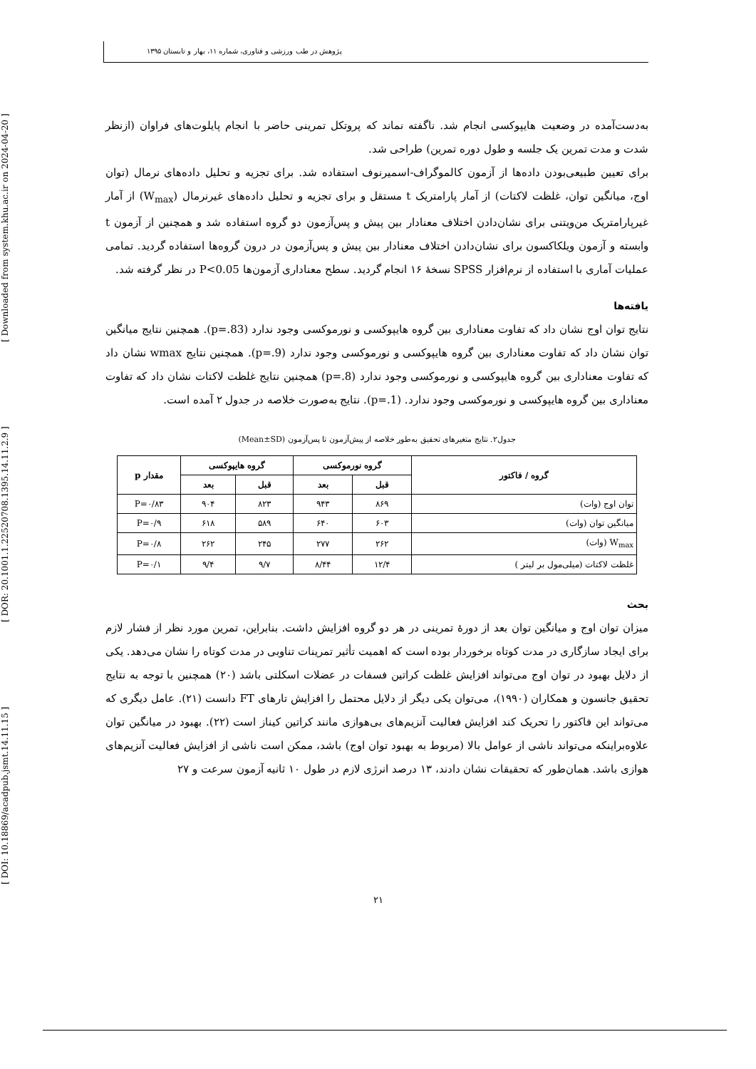پژوهش در طب ورزشی و فناوری، شماره ۱۱، بهار و تابستان ۱۳۹۵
[ DOI: 10.18869/acadpub.jsmt.14.11.15 ] [ DOR: 20.1001.1.22520708.1395.14.11.2.9 ] [ Downloaded from system.khu.ac.ir on 2024-04-20 ]
به‌دست‌آمده در وضعیت هایپوکسی انجام شد. ناگفته نماند که پروتکل تمرینی حاضر با انجام پایلوت‌های فراوان (ازنظر شدت و مدت تمرین یک جلسه و طول دوره تمرین) طراحی شد.
برای تعیین طبیعی‌بودن داده‌ها از آزمون کالموگراف-اسمیرنوف استفاده شد. برای تجزیه و تحلیل داده‌های نرمال (توان اوج، میانگین توان، غلظت لاکتات) از آمار پارامتریک t مستقل و برای تجزیه و تحلیل داده‌های غیرنرمال (W<sub>max</sub>) از آمار غیرپارامتریک من‌ویتنی برای نشان‌دادن اختلاف معنادار بین پیش و پس‌آزمون دو گروه استفاده شد و همچنین از آزمون t وابسته و آزمون ویلکاکسون برای نشان‌دادن اختلاف معنادار بین پیش و پس‌آزمون در درون گروه‌ها استفاده گردید. تمامی عملیات آماری با استفاده از نرم‌افزار SPSS نسخهٔ ۱۶ انجام گردید. سطح معناداری آزمون‌ها P<0.05 در نظر گرفته شد.
یافته‌ها
نتایج توان اوج نشان داد که تفاوت معناداری بین گروه هایپوکسی و نورموکسی وجود ندارد (p=.83). همچنین نتایج میانگین توان نشان داد که تفاوت معناداری بین گروه هایپوکسی و نورموکسی وجود ندارد (p=.9). همچنین نتایج wmax نشان داد که تفاوت معناداری بین گروه هایپوکسی و نورموکسی وجود ندارد (p=.8) همچنین نتایج غلظت لاکتات نشان داد که تفاوت معناداری بین گروه هایپوکسی و نورموکسی وجود ندارد. (p=.1). نتایج به‌صورت خلاصه در جدول ۲ آمده است.
جدول۲. نتایج متغیرهای تحقیق به‌طور خلاصه از پیش‌آزمون تا پس‌آزمون (Mean±SD)
| گروه / فاکتور | گروه نورموکسی | | گروه هایپوکسی | | مقدار p |
| --- | --- | --- | --- | --- | --- |
| | قبل | بعد | قبل | بعد | |
| توان اوج (وات) | ۸۶۹ | ۹۴۳ | ۸۲۳ | ۹۰۴ | P=۰/۸۳ |
| میانگین توان (وات) | ۶۰۳ | ۶۴۰ | ۵۸۹ | ۶۱۸ | P=۰/۹ |
| W<sub>max</sub> (وات) | ۲۶۲ | ۲۷۷ | ۲۴۵ | ۲۶۲ | P=۰/۸ |
| غلظت لاکتات (میلی‌مول بر لیتر ) | ۱۲/۴ | ۸/۴۴ | ۹/۷ | ۹/۴ | P=۰/۱ |
بحث
میزان توان اوج و میانگین توان بعد از دورهٔ تمرینی در هر دو گروه افزایش داشت. بنابراین، تمرین مورد نظر از فشار لازم برای ایجاد سازگاری در مدت کوتاه برخوردار بوده است که اهمیت تأثیر تمرینات تناوبی در مدت کوتاه را نشان می‌دهد. یکی از دلایل بهبود در توان اوج می‌تواند افزایش غلظت کراتین فسفات در عضلات اسکلتی باشد (۲۰) همچنین با توجه به نتایج تحقیق جانسون و همکاران (۱۹۹۰)، می‌توان یکی دیگر از دلایل محتمل را افزایش تارهای FT دانست (۲۱). عامل دیگری که می‌تواند این فاکتور را تحریک کند افزایش فعالیت آنزیم‌های بی‌هوازی مانند کراتین کیناز است (۲۲). بهبود در میانگین توان علاوه‌براینکه می‌تواند ناشی از عوامل بالا (مربوط به بهبود توان اوج) باشد، ممکن است ناشی از افزایش فعالیت آنزیم‌های هوازی باشد. همان‌طور که تحقیقات نشان دادند، ۱۳ درصد انرژی لازم در طول ۱۰ ثانیه آزمون سرعت و ۲۷
۲۱